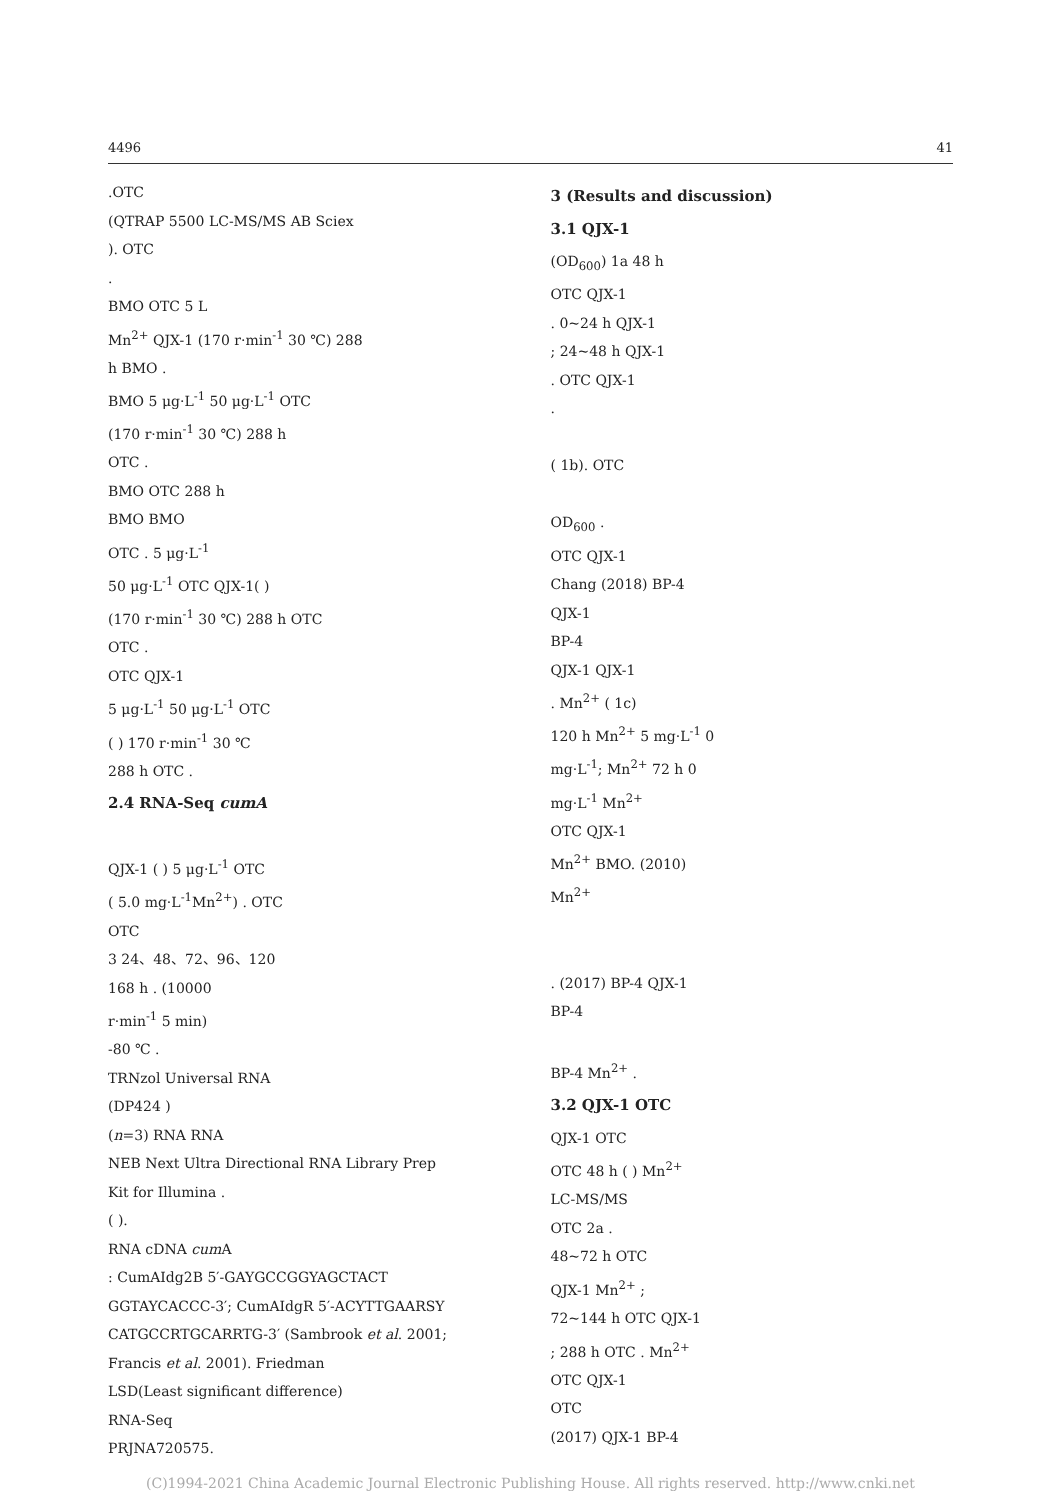4496 41
.OTC
(QTRAP 5500 LC-MS/MS AB Sciex
). OTC
.
BMO OTC 5 L
Mn<sup>2+</sup> QJX-1 (170 r·min<sup>-1</sup> 30 ℃) 288
h BMO .
BMO 5 μg·L<sup>-1</sup> 50 μg·L<sup>-1</sup> OTC
(170 r·min<sup>-1</sup> 30 ℃) 288 h
OTC .
BMO OTC 288 h
BMO BMO
OTC . 5 μg·L<sup>-1</sup>
50 μg·L<sup>-1</sup> OTC QJX-1( )
(170 r·min<sup>-1</sup> 30 ℃) 288 h OTC
OTC .
OTC QJX-1
5 μg·L<sup>-1</sup> 50 μg·L<sup>-1</sup> OTC
( ) 170 r·min<sup>-1</sup> 30 ℃
288 h OTC .
2.4 RNA-Seq cumA
QJX-1 ( ) 5 μg·L<sup>-1</sup> OTC
( 5.0 mg·L<sup>-1</sup>Mn<sup>2+</sup>) . OTC
OTC
3 24、48、72、96、120
168 h . (10000
r·min<sup>-1</sup> 5 min)
-80 ℃ .
TRNzol Universal RNA
(DP424 )
(n=3) RNA RNA
NEB Next Ultra Directional RNA Library Prep
Kit for Illumina .
( ).
RNA cDNA cum A
: CumAIdg2B 5′-GAYGCCGGYAGCTACT
GGTAYCACCC-3′; CumAIdgR 5′-ACYTTGAARSY
CATGCCRTGCARRTG-3′ (Sambrook et al. 2001;
Francis et al. 2001). Friedman
LSD(Least significant difference)
RNA-Seq
PRJNA720575.
3 (Results and discussion)
3.1 QJX-1
(OD<sub>600</sub>) 1a 48 h
OTC QJX-1
. 0~24 h QJX-1
; 24~48 h QJX-1
. OTC QJX-1
.
( 1b). OTC
OD<sub>600</sub> .
OTC QJX-1
Chang (2018) BP-4
QJX-1
BP-4
QJX-1 QJX-1
. Mn<sup>2+</sup> ( 1c)
120 h Mn<sup>2+</sup> 5 mg·L<sup>-1</sup> 0
mg·L<sup>-1</sup>; Mn<sup>2+</sup> 72 h 0
mg·L<sup>-1</sup> Mn<sup>2+</sup>
OTC QJX-1
Mn<sup>2+</sup> BMO. (2010)
Mn<sup>2+</sup>
. (2017) BP-4 QJX-1
BP-4
BP-4 Mn<sup>2+</sup> .
3.2 QJX-1 OTC
QJX-1 OTC
OTC 48 h ( ) Mn<sup>2+</sup>
LC-MS/MS
OTC 2a .
48~72 h OTC
QJX-1 Mn<sup>2+</sup> ;
72~144 h OTC QJX-1
; 288 h OTC . Mn<sup>2+</sup>
OTC QJX-1
OTC
(2017) QJX-1 BP-4
(C)1994-2021 China Academic Journal Electronic Publishing House. All rights reserved. http://www.cnki.net